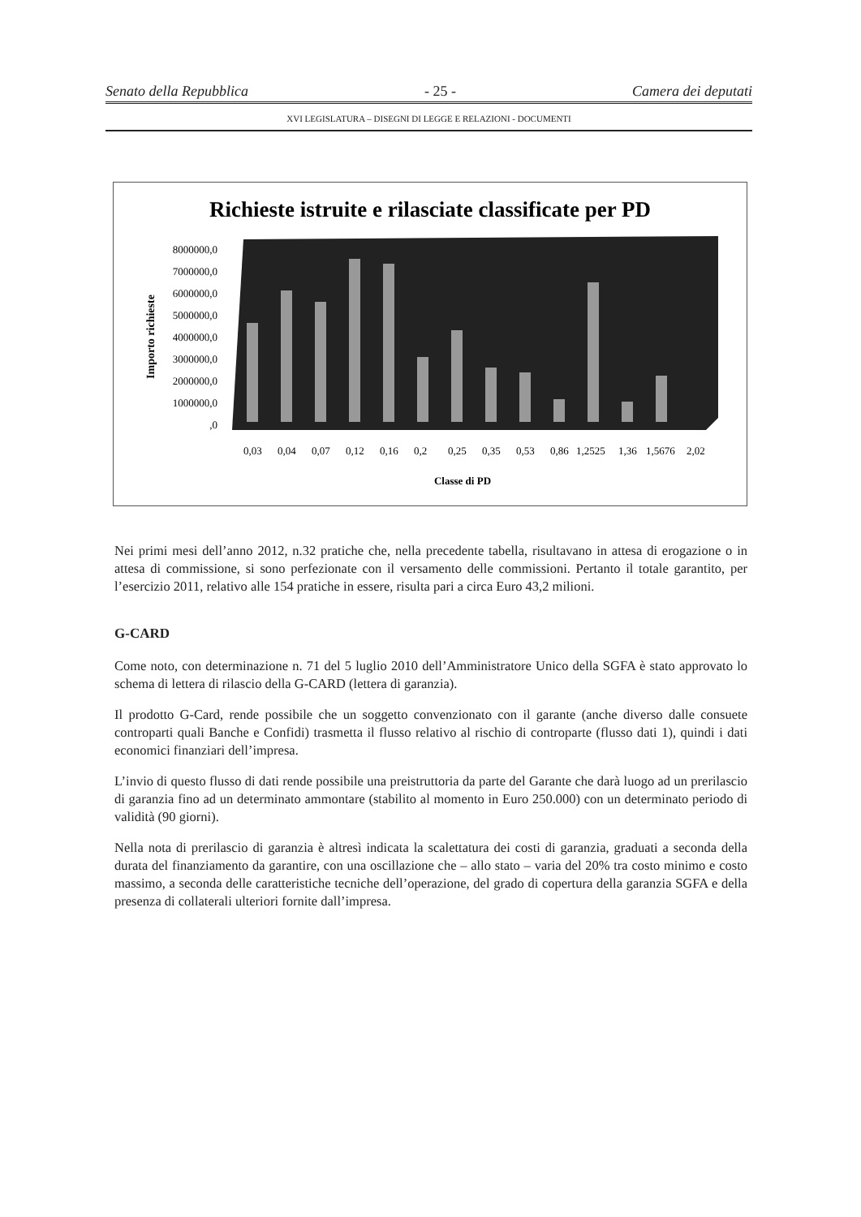Senato della Repubblica - 25 - Camera dei deputati
XVI LEGISLATURA – DISEGNI DI LEGGE E RELAZIONI - DOCUMENTI
Richieste istruite e rilasciate classificate per PD
8000000,0
7000000,0
6000000,0
5000000,0
4000000,0
3000000,0
2000000,0
1000000,0
,0
Importo richieste
0,03
0,04
0,07
0,12
0,16
0,2
0,25
0,35
0,53
0,86
1,2525
1,36
1,5676
2,02
Classe di PD
Nei primi mesi dell’anno 2012, n.32 pratiche che, nella precedente tabella, risultavano in attesa di erogazione o in attesa di commissione, si sono perfezionate con il versamento delle commissioni. Pertanto il totale garantito, per l’esercizio 2011, relativo alle 154 pratiche in essere, risulta pari a circa Euro 43,2 milioni.
G-CARD
Come noto, con determinazione n. 71 del 5 luglio 2010 dell’Amministratore Unico della SGFA è stato approvato lo schema di lettera di rilascio della G-CARD (lettera di garanzia).
Il prodotto G-Card, rende possibile che un soggetto convenzionato con il garante (anche diverso dalle consuete controparti quali Banche e Confidi) trasmetta il flusso relativo al rischio di controparte (flusso dati 1), quindi i dati economici finanziari dell’impresa.
L’invio di questo flusso di dati rende possibile una preistruttoria da parte del Garante che darà luogo ad un prerilascio di garanzia fino ad un determinato ammontare (stabilito al momento in Euro 250.000) con un determinato periodo di validità (90 giorni).
Nella nota di prerilascio di garanzia è altresì indicata la scalettatura dei costi di garanzia, graduati a seconda della durata del finanziamento da garantire, con una oscillazione che – allo stato – varia del 20% tra costo minimo e costo massimo, a seconda delle caratteristiche tecniche dell’operazione, del grado di copertura della garanzia SGFA e della presenza di collaterali ulteriori fornite dall’impresa.